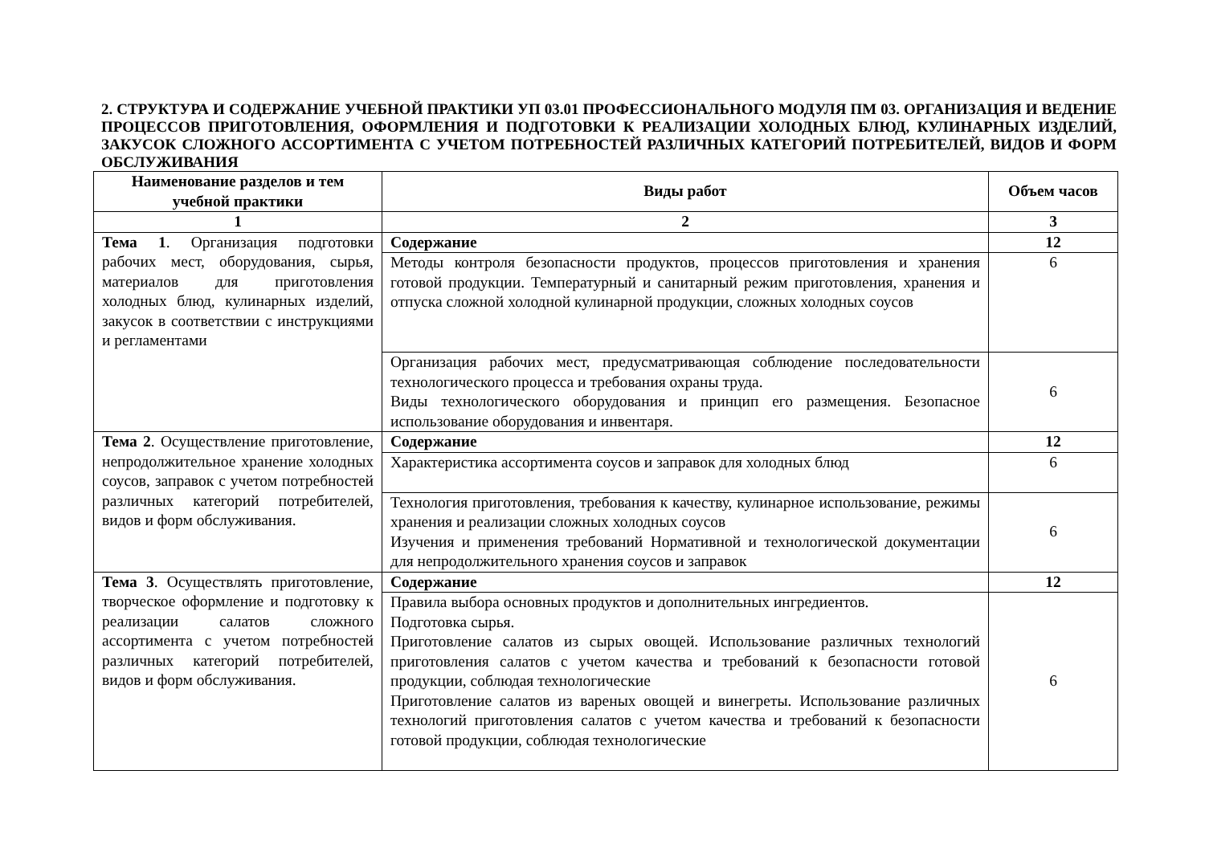2. СТРУКТУРА И СОДЕРЖАНИЕ УЧЕБНОЙ ПРАКТИКИ УП 03.01 ПРОФЕССИОНАЛЬНОГО МОДУЛЯ ПМ 03. ОРГАНИЗАЦИЯ И ВЕДЕНИЕ ПРОЦЕССОВ ПРИГОТОВЛЕНИЯ, ОФОРМЛЕНИЯ И ПОДГОТОВКИ К РЕАЛИЗАЦИИ ХОЛОДНЫХ БЛЮД, КУЛИНАРНЫХ ИЗДЕЛИЙ, ЗАКУСОК СЛОЖНОГО АССОРТИМЕНТА С УЧЕТОМ ПОТРЕБНОСТЕЙ РАЗЛИЧНЫХ КАТЕГОРИЙ ПОТРЕБИТЕЛЕЙ, ВИДОВ И ФОРМ ОБСЛУЖИВАНИЯ
| Наименование разделов и тем учебной практики | Виды работ | Объем часов |
| --- | --- | --- |
| 1 | 2 | 3 |
| Тема 1 . Организация подготовки рабочих мест, оборудования, сырья, материалов для приготовления холодных блюд, кулинарных изделий, закусок в соответствии с инструкциями и регламентами | Содержание | 12 |
| | Методы контроля безопасности продуктов, процессов приготовления и хранения готовой продукции. Температурный и санитарный режим приготовления, хранения и отпуска сложной холодной кулинарной продукции, сложных холодных соусов | 6 |
| | Организация рабочих мест, предусматривающая соблюдение последовательности технологического процесса и требования охраны труда. Виды технологического оборудования и принцип его размещения. Безопасное использование оборудования и инвентаря. | 6 |
| Тема 2 . Осуществление приготовление, непродолжительное хранение холодных соусов, заправок с учетом потребностей различных категорий потребителей, видов и форм обслуживания. | Содержание | 12 |
| | Характеристика ассортимента соусов и заправок для холодных блюд | 6 |
| | Технология приготовления, требования к качеству, кулинарное использование, режимы хранения и реализации сложных холодных соусов Изучения и применения требований Нормативной и технологической документации для непродолжительного хранения соусов и заправок | 6 |
| Тема 3 . Осуществлять приготовление, творческое оформление и подготовку к реализации салатов сложного ассортимента с учетом потребностей различных категорий потребителей, видов и форм обслуживания. | Содержание | 12 |
| | Правила выбора основных продуктов и дополнительных ингредиентов. Подготовка сырья. Приготовление салатов из сырых овощей. Использование различных технологий приготовления салатов с учетом качества и требований к безопасности готовой продукции, соблюдая технологические Приготовление салатов из вареных овощей и винегреты. Использование различных технологий приготовления салатов с учетом качества и требований к безопасности готовой продукции, соблюдая технологические | 6 |